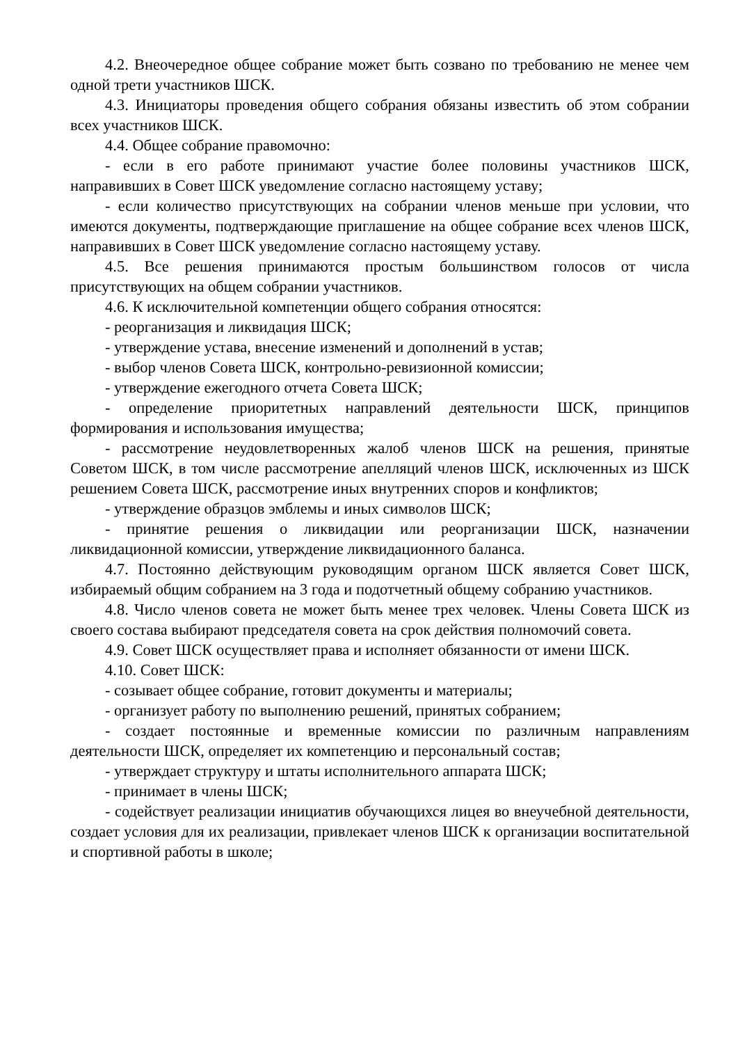4.2. Внеочередное общее собрание может быть созвано по требованию не менее чем одной трети участников ШСК.
4.3. Инициаторы проведения общего собрания обязаны известить об этом собрании всех участников ШСК.
4.4. Общее собрание правомочно:
- если в его работе принимают участие более половины участников ШСК, направивших в Совет ШСК уведомление согласно настоящему уставу;
- если количество присутствующих на собрании членов меньше при условии, что имеются документы, подтверждающие приглашение на общее собрание всех членов ШСК, направивших в Совет ШСК уведомление согласно настоящему уставу.
4.5. Все решения принимаются простым большинством голосов от числа присутствующих на общем собрании участников.
4.6. К исключительной компетенции общего собрания относятся:
- реорганизация и ликвидация ШСК;
- утверждение устава, внесение изменений и дополнений в устав;
- выбор членов Совета ШСК, контрольно-ревизионной комиссии;
- утверждение ежегодного отчета Совета ШСК;
- определение приоритетных направлений деятельности ШСК, принципов формирования и использования имущества;
- рассмотрение неудовлетворенных жалоб членов ШСК на решения, принятые Советом ШСК, в том числе рассмотрение апелляций членов ШСК, исключенных из ШСК решением Совета ШСК, рассмотрение иных внутренних споров и конфликтов;
- утверждение образцов эмблемы и иных символов ШСК;
- принятие решения о ликвидации или реорганизации ШСК, назначении ликвидационной комиссии, утверждение ликвидационного баланса.
4.7. Постоянно действующим руководящим органом ШСК является Совет ШСК, избираемый общим собранием на 3 года и подотчетный общему собранию участников.
4.8. Число членов совета не может быть менее трех человек. Члены Совета ШСК из своего состава выбирают председателя совета на срок действия полномочий совета.
4.9. Совет ШСК осуществляет права и исполняет обязанности от имени ШСК.
4.10. Совет ШСК:
- созывает общее собрание, готовит документы и материалы;
- организует работу по выполнению решений, принятых собранием;
- создает постоянные и временные комиссии по различным направлениям деятельности ШСК, определяет их компетенцию и персональный состав;
- утверждает структуру и штаты исполнительного аппарата ШСК;
- принимает в члены ШСК;
- содействует реализации инициатив обучающихся лицея во внеучебной деятельности, создает условия для их реализации, привлекает членов ШСК к организации воспитательной и спортивной работы в школе;